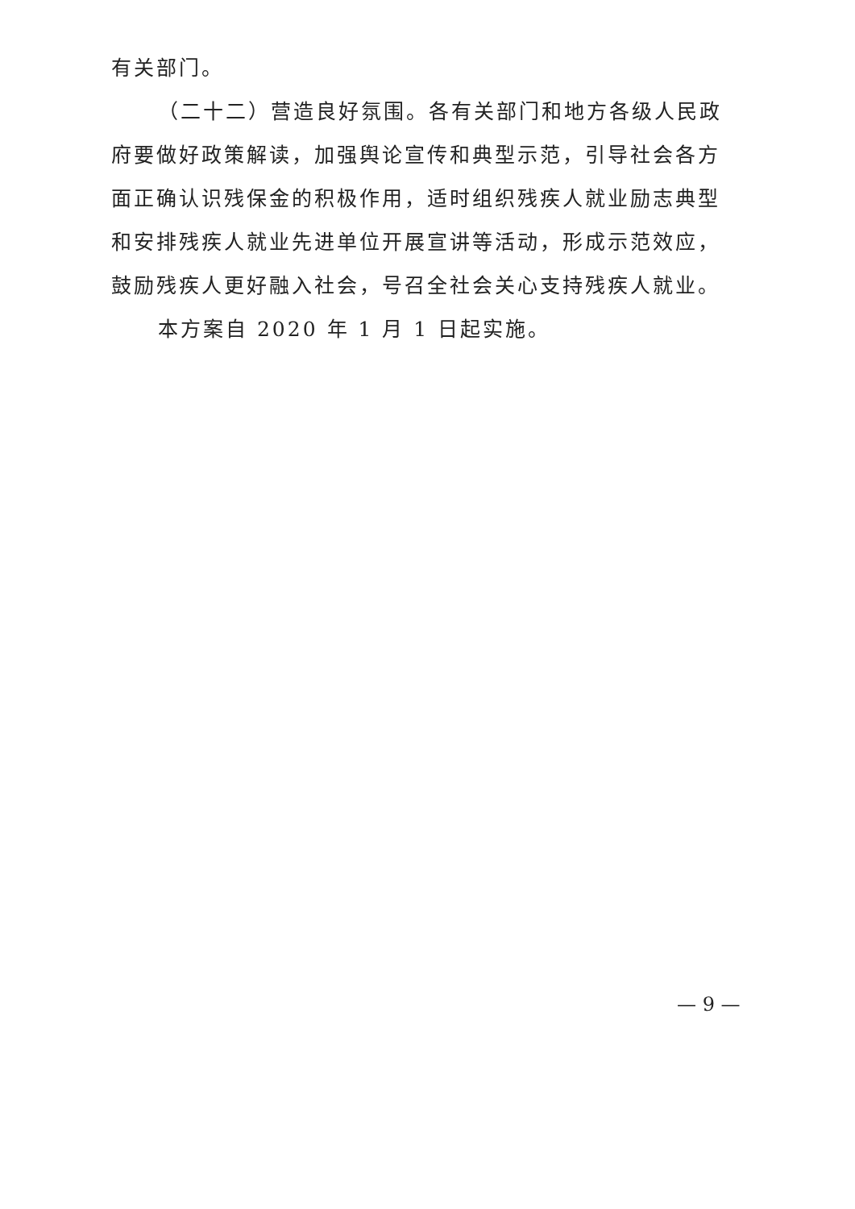有关部门。
（二十二）营造良好氛围。各有关部门和地方各级人民政府要做好政策解读，加强舆论宣传和典型示范，引导社会各方面正确认识残保金的积极作用，适时组织残疾人就业励志典型和安排残疾人就业先进单位开展宣讲等活动，形成示范效应，鼓励残疾人更好融入社会，号召全社会关心支持残疾人就业。
本方案自 2020 年 1 月 1 日起实施。
— 9 —